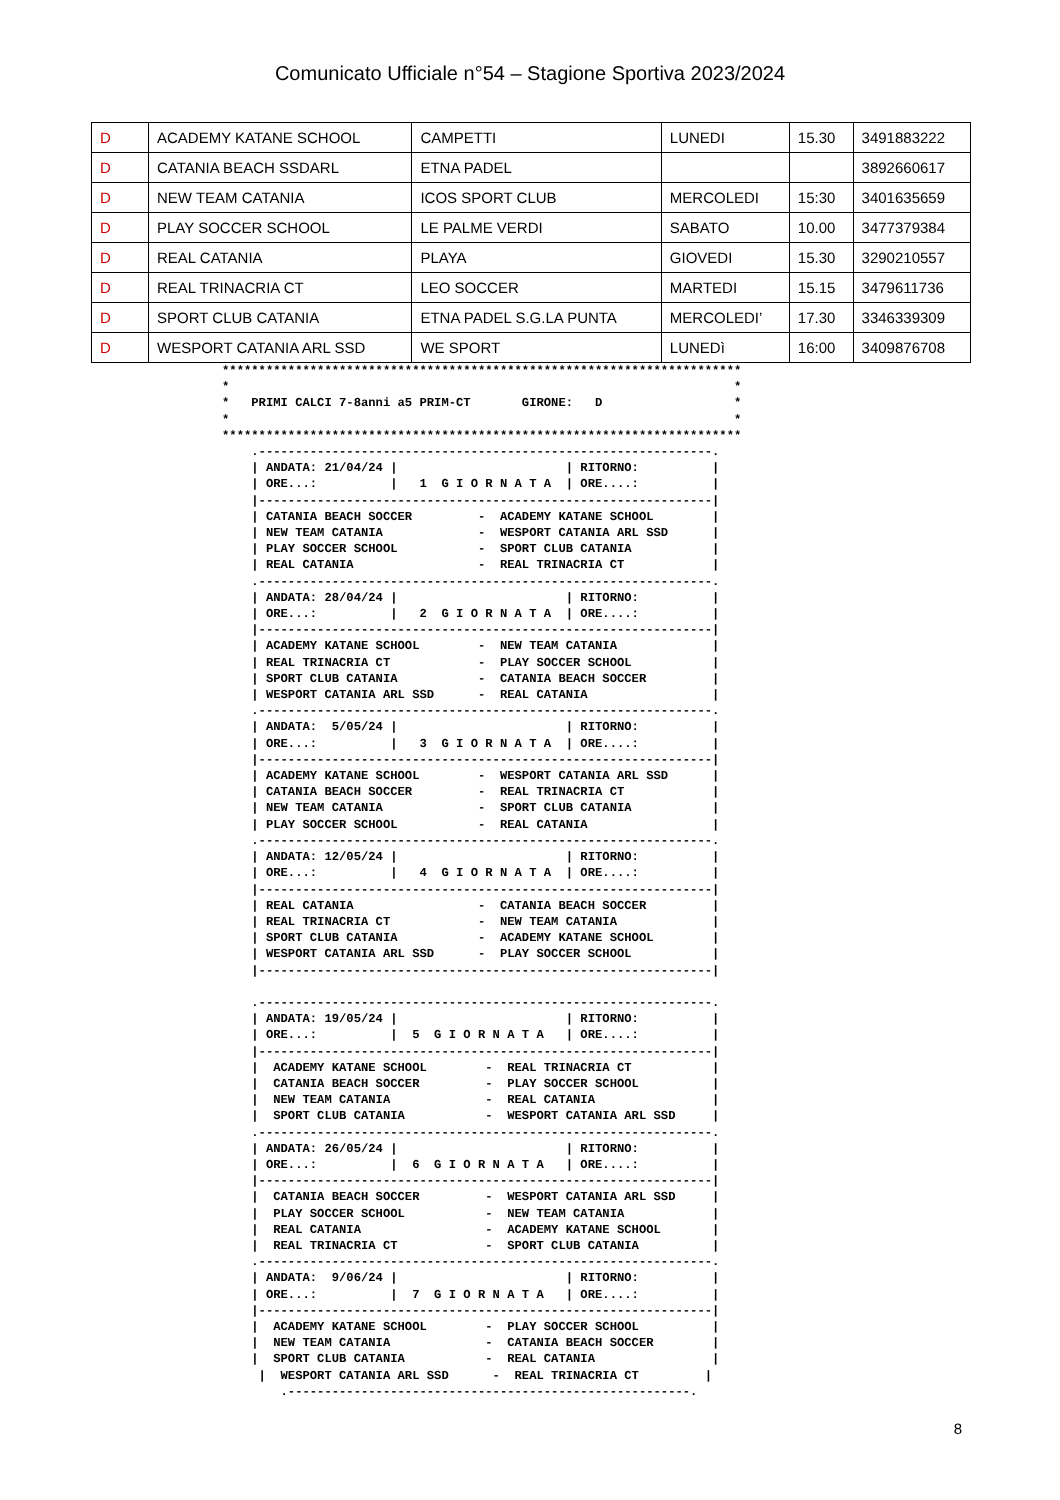Comunicato Ufficiale n°54 – Stagione Sportiva 2023/2024
| D | ACADEMY KATANE SCHOOL | CAMPETTI | LUNEDI | 15.30 | 3491883222 |
| D | CATANIA BEACH SSDARL | ETNA PADEL | | | 3892660617 |
| D | NEW TEAM CATANIA | ICOS SPORT CLUB | MERCOLEDI | 15:30 | 3401635659 |
| D | PLAY SOCCER SCHOOL | LE PALME VERDI | SABATO | 10.00 | 3477379384 |
| D | REAL CATANIA | PLAYA | GIOVEDI | 15.30 | 3290210557 |
| D | REAL TRINACRIA CT | LEO SOCCER | MARTEDI | 15.15 | 3479611736 |
| D | SPORT CLUB CATANIA | ETNA PADEL S.G.LA PUNTA | MERCOLEDI’ | 17.30 | 3346339309 |
| D | WESPORT CATANIA ARL SSD | WE SPORT | LUNEDì | 16:00 | 3409876708 |
***********************************************************************
*                                                                     *
*   PRIMI CALCI 7-8anni a5 PRIM-CT       GIRONE:   D                  *
*                                                                     *
***********************************************************************
    .--------------------------------------------------------------.
    | ANDATA: 21/04/24 |                       | RITORNO:          |
    | ORE...:          |   1  G I O R N A T A  | ORE....:          |
    |--------------------------------------------------------------|
    | CATANIA BEACH SOCCER         -  ACADEMY KATANE SCHOOL        |
    | NEW TEAM CATANIA             -  WESPORT CATANIA ARL SSD      |
    | PLAY SOCCER SCHOOL           -  SPORT CLUB CATANIA           |
    | REAL CATANIA                 -  REAL TRINACRIA CT            |
    .--------------------------------------------------------------.
    | ANDATA: 28/04/24 |                       | RITORNO:          |
    | ORE...:          |   2  G I O R N A T A  | ORE....:          |
    |--------------------------------------------------------------|
    | ACADEMY KATANE SCHOOL        -  NEW TEAM CATANIA             |
    | REAL TRINACRIA CT            -  PLAY SOCCER SCHOOL           |
    | SPORT CLUB CATANIA           -  CATANIA BEACH SOCCER         |
    | WESPORT CATANIA ARL SSD      -  REAL CATANIA                 |
    .--------------------------------------------------------------.
    | ANDATA:  5/05/24 |                       | RITORNO:          |
    | ORE...:          |   3  G I O R N A T A  | ORE....:          |
    |--------------------------------------------------------------|
    | ACADEMY KATANE SCHOOL        -  WESPORT CATANIA ARL SSD      |
    | CATANIA BEACH SOCCER         -  REAL TRINACRIA CT            |
    | NEW TEAM CATANIA             -  SPORT CLUB CATANIA           |
    | PLAY SOCCER SCHOOL           -  REAL CATANIA                 |
    .--------------------------------------------------------------.
    | ANDATA: 12/05/24 |                       | RITORNO:          |
    | ORE...:          |   4  G I O R N A T A  | ORE....:          |
    |--------------------------------------------------------------|
    | REAL CATANIA                 -  CATANIA BEACH SOCCER         |
    | REAL TRINACRIA CT            -  NEW TEAM CATANIA             |
    | SPORT CLUB CATANIA           -  ACADEMY KATANE SCHOOL        |
    | WESPORT CATANIA ARL SSD      -  PLAY SOCCER SCHOOL           |
    |--------------------------------------------------------------|

    .--------------------------------------------------------------.
    | ANDATA: 19/05/24 |                       | RITORNO:          |
    | ORE...:          |  5  G I O R N A T A   | ORE....:          |
    |--------------------------------------------------------------|
    |  ACADEMY KATANE SCHOOL        -  REAL TRINACRIA CT           |
    |  CATANIA BEACH SOCCER         -  PLAY SOCCER SCHOOL          |
    |  NEW TEAM CATANIA             -  REAL CATANIA                |
    |  SPORT CLUB CATANIA           -  WESPORT CATANIA ARL SSD     |
    .--------------------------------------------------------------.
    | ANDATA: 26/05/24 |                       | RITORNO:          |
    | ORE...:          |  6  G I O R N A T A   | ORE....:          |
    |--------------------------------------------------------------|
    |  CATANIA BEACH SOCCER         -  WESPORT CATANIA ARL SSD     |
    |  PLAY SOCCER SCHOOL           -  NEW TEAM CATANIA            |
    |  REAL CATANIA                 -  ACADEMY KATANE SCHOOL       |
    |  REAL TRINACRIA CT            -  SPORT CLUB CATANIA          |
    .--------------------------------------------------------------.
    | ANDATA:  9/06/24 |                       | RITORNO:          |
    | ORE...:          |  7  G I O R N A T A   | ORE....:          |
    |--------------------------------------------------------------|
    |  ACADEMY KATANE SCHOOL        -  PLAY SOCCER SCHOOL          |
    |  NEW TEAM CATANIA             -  CATANIA BEACH SOCCER        |
    |  SPORT CLUB CATANIA           -  REAL CATANIA                |
     |  WESPORT CATANIA ARL SSD      -  REAL TRINACRIA CT         |
        .-------------------------------------------------------.
8